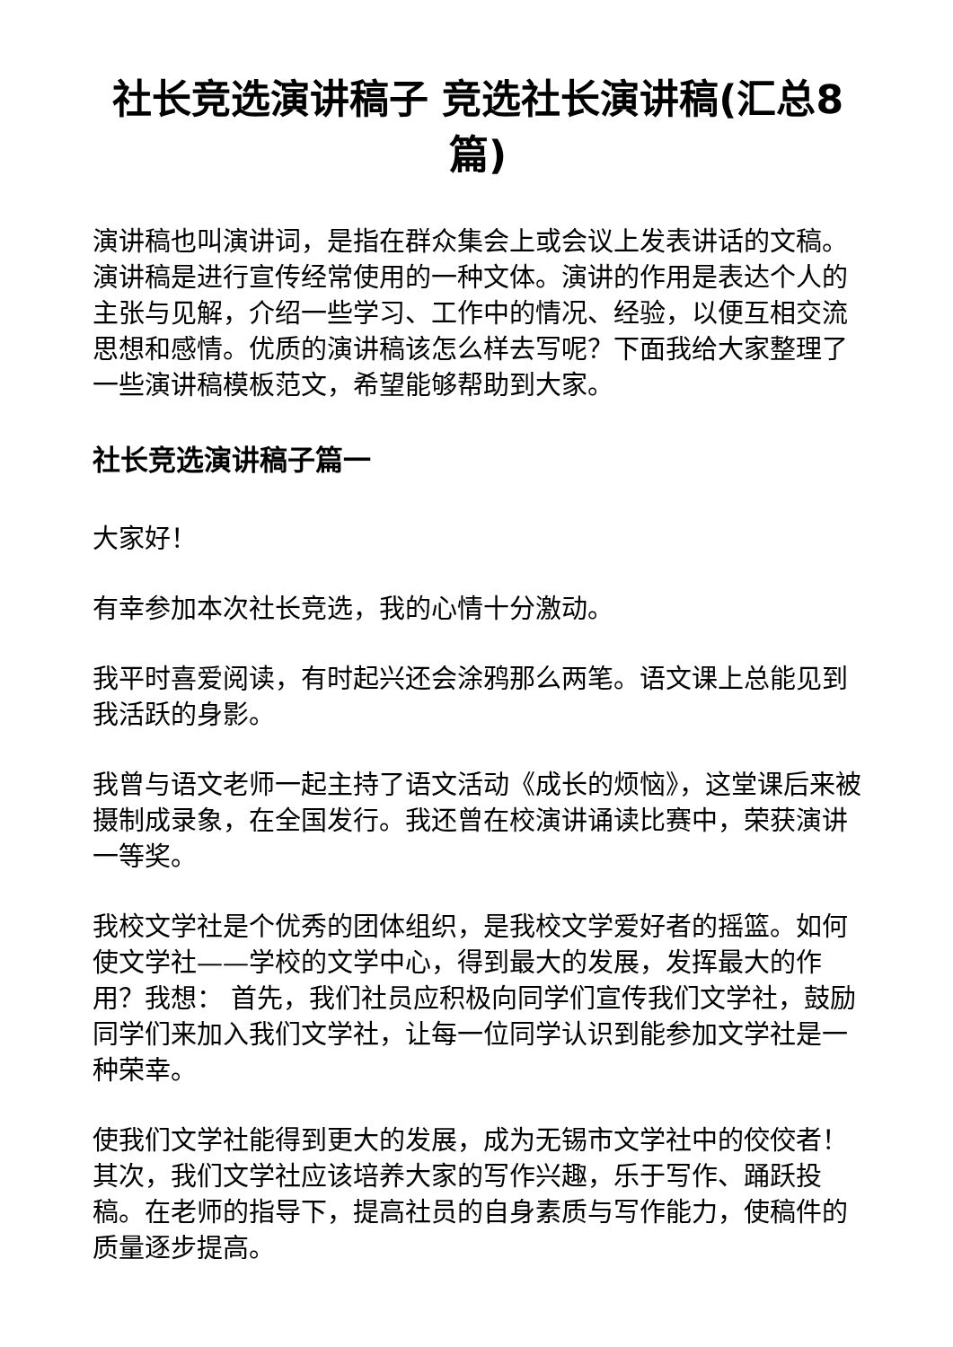社长竞选演讲稿子 竞选社长演讲稿(汇总8篇)
演讲稿也叫演讲词，是指在群众集会上或会议上发表讲话的文稿。演讲稿是进行宣传经常使用的一种文体。演讲的作用是表达个人的主张与见解，介绍一些学习、工作中的情况、经验，以便互相交流思想和感情。优质的演讲稿该怎么样去写呢？下面我给大家整理了一些演讲稿模板范文，希望能够帮助到大家。
社长竞选演讲稿子篇一
大家好！
有幸参加本次社长竞选，我的心情十分激动。
我平时喜爱阅读，有时起兴还会涂鸦那么两笔。语文课上总能见到我活跃的身影。
我曾与语文老师一起主持了语文活动《成长的烦恼》，这堂课后来被摄制成录象，在全国发行。我还曾在校演讲诵读比赛中，荣获演讲一等奖。
我校文学社是个优秀的团体组织，是我校文学爱好者的摇篮。如何使文学社——学校的文学中心，得到最大的发展，发挥最大的作用？我想： 首先，我们社员应积极向同学们宣传我们文学社，鼓励同学们来加入我们文学社，让每一位同学认识到能参加文学社是一种荣幸。
使我们文学社能得到更大的发展，成为无锡市文学社中的佼佼者！ 其次，我们文学社应该培养大家的写作兴趣，乐于写作、踊跃投稿。在老师的指导下，提高社员的自身素质与写作能力，使稿件的质量逐步提高。